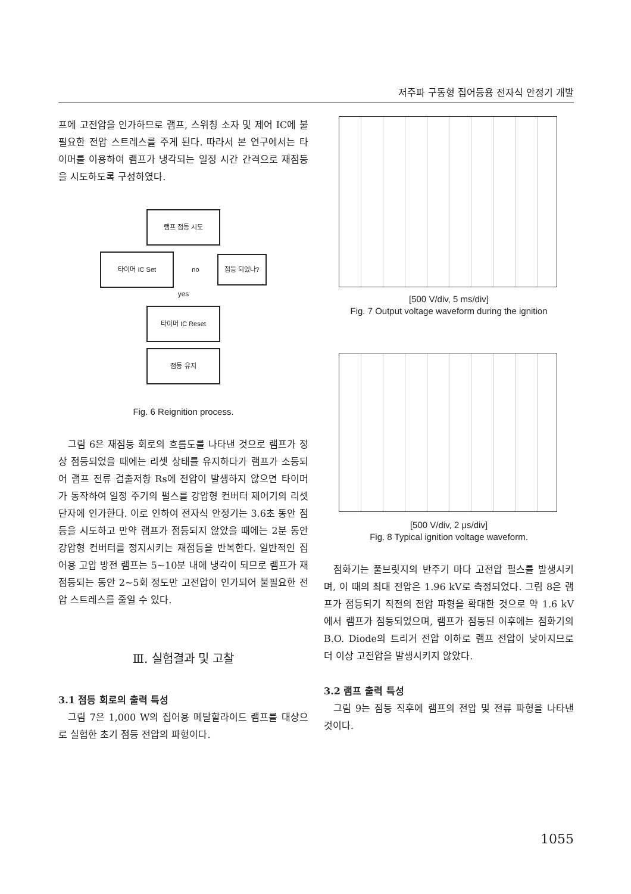저주파 구동형 집어등용 전자식 안정기 개발
프에 고전압을 인가하므로 램프, 스위칭 소자 및 제어 IC에 불필요한 전압 스트레스를 주게 된다. 따라서 본 연구에서는 타이머를 이용하여 램프가 냉각되는 일정 시간 간격으로 재점등을 시도하도록 구성하였다.
램프 점등 시도
타이머 IC Set
no
점등 되었나?
yes
타이머 IC Reset
점등 유지
Fig. 6 Reignition process.
그림 6은 재점등 회로의 흐름도를 나타낸 것으로 램프가 정상 점등되었을 때에는 리셋 상태를 유지하다가 램프가 소등되어 램프 전류 검출저항 Rs에 전압이 발생하지 않으면 타이머가 동작하여 일정 주기의 펄스를 강압형 컨버터 제어기의 리셋단자에 인가한다. 이로 인하여 전자식 안정기는 3.6초 동안 점등을 시도하고 만약 램프가 점등되지 않았을 때에는 2분 동안 강압형 컨버터를 정지시키는 재점등을 반복한다. 일반적인 집어용 고압 방전 램프는 5~10분 내에 냉각이 되므로 램프가 재점등되는 동안 2~5회 정도만 고전압이 인가되어 불필요한 전압 스트레스를 줄일 수 있다.
Ⅲ. 실험결과 및 고찰
3.1 점등 회로의 출력 특성
그림 7은 1,000 W의 집어용 메탈할라이드 램프를 대상으로 실험한 초기 점등 전압의 파형이다.
[500 V/div, 5 ms/div]
Fig. 7 Output voltage waveform during the ignition
[500 V/div, 2 μs/div]
Fig. 8 Typical ignition voltage waveform.
점화기는 풀브릿지의 반주기 마다 고전압 펄스를 발생시키며, 이 때의 최대 전압은 1.96 kV로 측정되었다. 그림 8은 램프가 점등되기 직전의 전압 파형을 확대한 것으로 약 1.6 kV에서 램프가 점등되었으며, 램프가 점등된 이후에는 점화기의 B.O. Diode의 트리거 전압 이하로 램프 전압이 낮아지므로 더 이상 고전압을 발생시키지 않았다.
3.2 램프 출력 특성
그림 9는 점등 직후에 램프의 전압 및 전류 파형을 나타낸 것이다.
1055